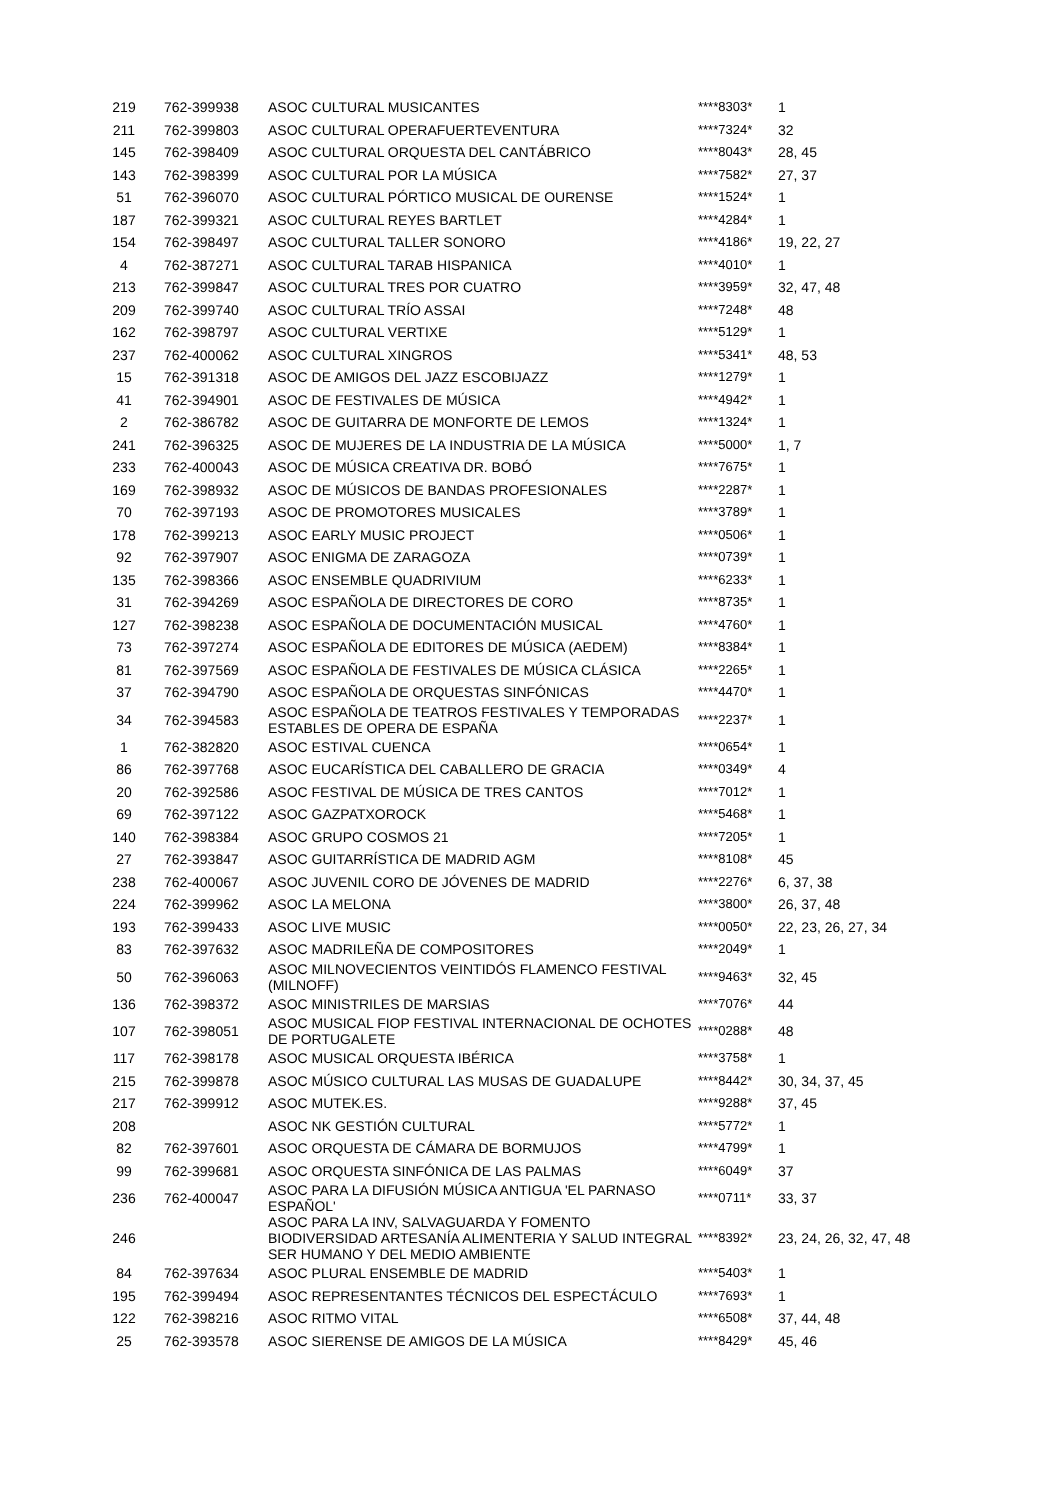| 219 | 762-399938 | ASOC CULTURAL MUSICANTES | ****8303* | 1 |
| 211 | 762-399803 | ASOC CULTURAL OPERAFUERTEVENTURA | ****7324* | 32 |
| 145 | 762-398409 | ASOC CULTURAL ORQUESTA DEL CANTÁBRICO | ****8043* | 28, 45 |
| 143 | 762-398399 | ASOC CULTURAL POR LA MÚSICA | ****7582* | 27, 37 |
| 51 | 762-396070 | ASOC CULTURAL PÓRTICO MUSICAL DE OURENSE | ****1524* | 1 |
| 187 | 762-399321 | ASOC CULTURAL REYES BARTLET | ****4284* | 1 |
| 154 | 762-398497 | ASOC CULTURAL TALLER SONORO | ****4186* | 19, 22, 27 |
| 4 | 762-387271 | ASOC CULTURAL TARAB HISPANICA | ****4010* | 1 |
| 213 | 762-399847 | ASOC CULTURAL TRES POR CUATRO | ****3959* | 32, 47, 48 |
| 209 | 762-399740 | ASOC CULTURAL TRÍO ASSAI | ****7248* | 48 |
| 162 | 762-398797 | ASOC CULTURAL VERTIXE | ****5129* | 1 |
| 237 | 762-400062 | ASOC CULTURAL XINGROS | ****5341* | 48, 53 |
| 15 | 762-391318 | ASOC DE AMIGOS DEL JAZZ ESCOBIJAZZ | ****1279* | 1 |
| 41 | 762-394901 | ASOC DE FESTIVALES DE MÚSICA | ****4942* | 1 |
| 2 | 762-386782 | ASOC DE GUITARRA DE MONFORTE DE LEMOS | ****1324* | 1 |
| 241 | 762-396325 | ASOC DE MUJERES DE LA INDUSTRIA DE LA MÚSICA | ****5000* | 1, 7 |
| 233 | 762-400043 | ASOC DE MÚSICA CREATIVA DR. BOBÓ | ****7675* | 1 |
| 169 | 762-398932 | ASOC DE MÚSICOS DE BANDAS PROFESIONALES | ****2287* | 1 |
| 70 | 762-397193 | ASOC DE PROMOTORES MUSICALES | ****3789* | 1 |
| 178 | 762-399213 | ASOC EARLY MUSIC PROJECT | ****0506* | 1 |
| 92 | 762-397907 | ASOC ENIGMA DE ZARAGOZA | ****0739* | 1 |
| 135 | 762-398366 | ASOC ENSEMBLE QUADRIVIUM | ****6233* | 1 |
| 31 | 762-394269 | ASOC ESPAÑOLA DE DIRECTORES DE CORO | ****8735* | 1 |
| 127 | 762-398238 | ASOC ESPAÑOLA DE DOCUMENTACIÓN MUSICAL | ****4760* | 1 |
| 73 | 762-397274 | ASOC ESPAÑOLA DE EDITORES DE MÚSICA (AEDEM) | ****8384* | 1 |
| 81 | 762-397569 | ASOC ESPAÑOLA DE FESTIVALES DE MÚSICA CLÁSICA | ****2265* | 1 |
| 37 | 762-394790 | ASOC ESPAÑOLA DE ORQUESTAS SINFÓNICAS | ****4470* | 1 |
| 34 | 762-394583 | ASOC ESPAÑOLA DE TEATROS FESTIVALES Y TEMPORADAS ESTABLES DE OPERA DE ESPAÑA | ****2237* | 1 |
| 1 | 762-382820 | ASOC ESTIVAL CUENCA | ****0654* | 1 |
| 86 | 762-397768 | ASOC EUCARÍSTICA DEL CABALLERO DE GRACIA | ****0349* | 4 |
| 20 | 762-392586 | ASOC FESTIVAL DE MÚSICA DE TRES CANTOS | ****7012* | 1 |
| 69 | 762-397122 | ASOC GAZPATXOROCK | ****5468* | 1 |
| 140 | 762-398384 | ASOC GRUPO COSMOS 21 | ****7205* | 1 |
| 27 | 762-393847 | ASOC GUITARRÍSTICA DE MADRID AGM | ****8108* | 45 |
| 238 | 762-400067 | ASOC JUVENIL CORO DE JÓVENES DE MADRID | ****2276* | 6, 37, 38 |
| 224 | 762-399962 | ASOC LA MELONA | ****3800* | 26, 37, 48 |
| 193 | 762-399433 | ASOC LIVE MUSIC | ****0050* | 22, 23, 26, 27, 34 |
| 83 | 762-397632 | ASOC MADRILEÑA DE COMPOSITORES | ****2049* | 1 |
| 50 | 762-396063 | ASOC MILNOVECIENTOS VEINTIDÓS FLAMENCO FESTIVAL (MILNOFF) | ****9463* | 32, 45 |
| 136 | 762-398372 | ASOC MINISTRILES DE MARSIAS | ****7076* | 44 |
| 107 | 762-398051 | ASOC MUSICAL FIOP FESTIVAL INTERNACIONAL DE OCHOTES DE PORTUGALETE | ****0288* | 48 |
| 117 | 762-398178 | ASOC MUSICAL ORQUESTA IBÉRICA | ****3758* | 1 |
| 215 | 762-399878 | ASOC MÚSICO CULTURAL LAS MUSAS DE GUADALUPE | ****8442* | 30, 34, 37, 45 |
| 217 | 762-399912 | ASOC MUTEK.ES. | ****9288* | 37, 45 |
| 208 | | ASOC NK GESTIÓN CULTURAL | ****5772* | 1 |
| 82 | 762-397601 | ASOC ORQUESTA DE CÁMARA DE BORMUJOS | ****4799* | 1 |
| 99 | 762-399681 | ASOC ORQUESTA SINFÓNICA DE LAS PALMAS | ****6049* | 37 |
| 236 | 762-400047 | ASOC PARA LA DIFUSIÓN MÚSICA ANTIGUA 'EL PARNASO ESPAÑOL' | ****0711* | 33, 37 |
| 246 | | ASOC PARA LA INV, SALVAGUARDA Y FOMENTO BIODIVERSIDAD ARTESANÍA ALIMENTERIA Y SALUD INTEGRAL SER HUMANO Y DEL MEDIO AMBIENTE | ****8392* | 23, 24, 26, 32, 47, 48 |
| 84 | 762-397634 | ASOC PLURAL ENSEMBLE DE MADRID | ****5403* | 1 |
| 195 | 762-399494 | ASOC REPRESENTANTES TÉCNICOS DEL ESPECTÁCULO | ****7693* | 1 |
| 122 | 762-398216 | ASOC RITMO VITAL | ****6508* | 37, 44, 48 |
| 25 | 762-393578 | ASOC SIERENSE DE AMIGOS DE LA MÚSICA | ****8429* | 45, 46 |